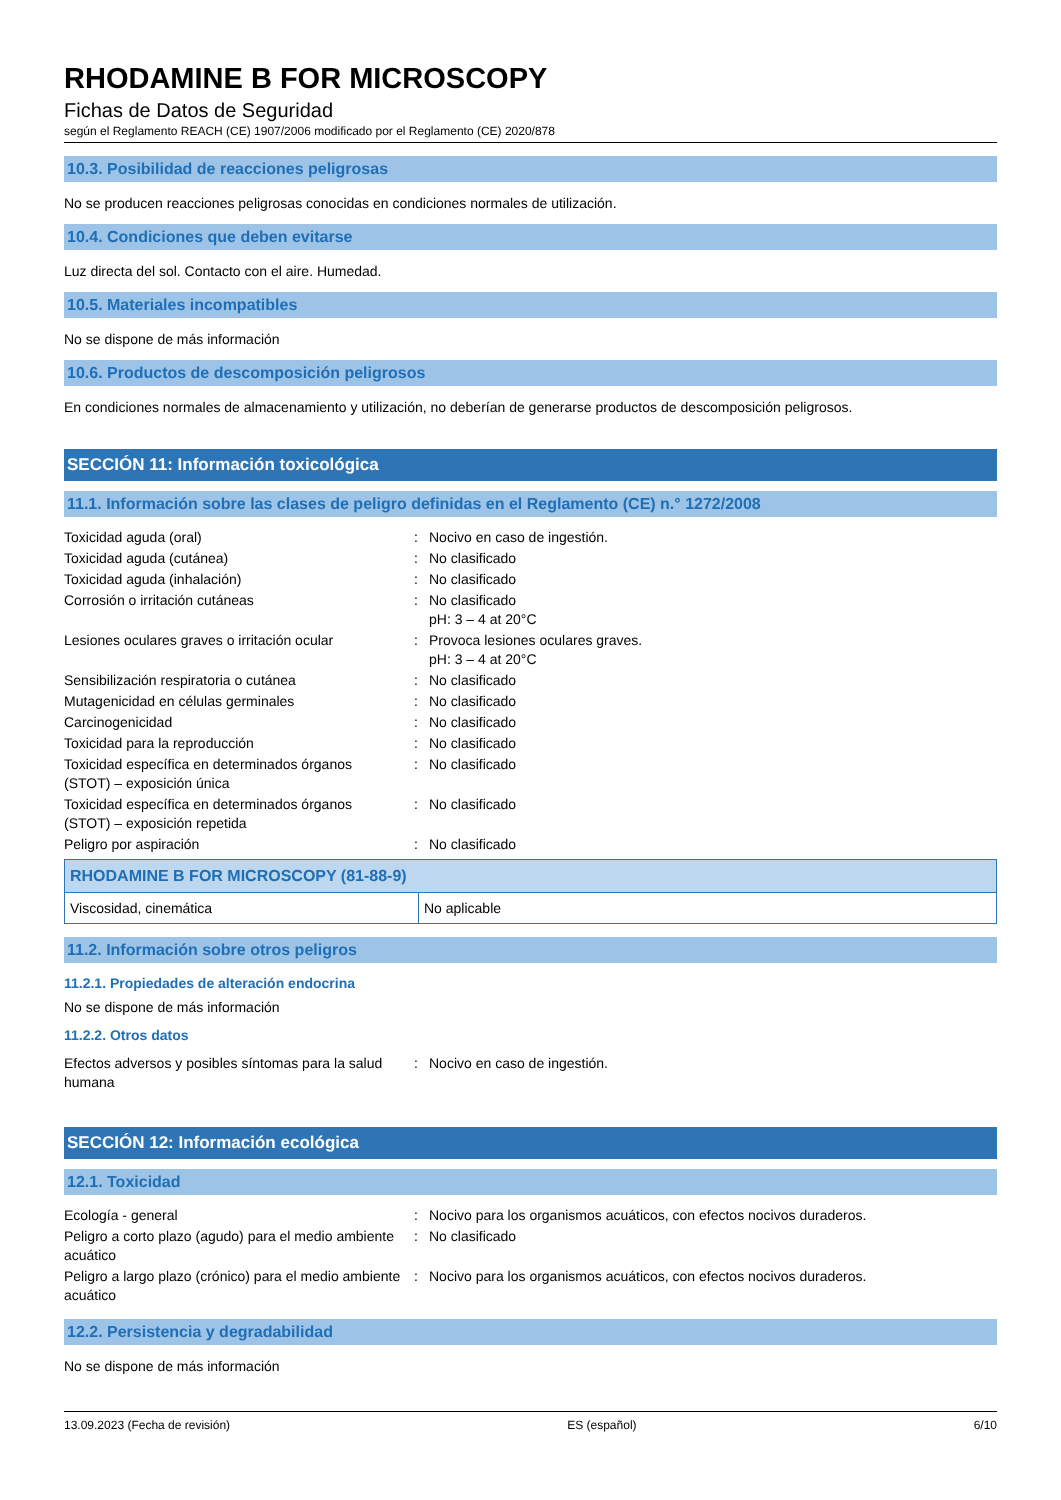RHODAMINE B FOR MICROSCOPY
Fichas de Datos de Seguridad
según el Reglamento REACH (CE) 1907/2006 modificado por el Reglamento (CE) 2020/878
10.3. Posibilidad de reacciones peligrosas
No se producen reacciones peligrosas conocidas en condiciones normales de utilización.
10.4. Condiciones que deben evitarse
Luz directa del sol. Contacto con el aire. Humedad.
10.5. Materiales incompatibles
No se dispone de más información
10.6. Productos de descomposición peligrosos
En condiciones normales de almacenamiento y utilización, no deberían de generarse productos de descomposición peligrosos.
SECCIÓN 11: Información toxicológica
11.1. Información sobre las clases de peligro definidas en el Reglamento (CE) n.° 1272/2008
| Toxicidad aguda (oral) | : | Nocivo en caso de ingestión. |
| Toxicidad aguda (cutánea) | : | No clasificado |
| Toxicidad aguda (inhalación) | : | No clasificado |
| Corrosión o irritación cutáneas | : | No clasificado pH: 3 – 4 at 20°C |
| Lesiones oculares graves o irritación ocular | : | Provoca lesiones oculares graves. pH: 3 – 4 at 20°C |
| Sensibilización respiratoria o cutánea | : | No clasificado |
| Mutagenicidad en células germinales | : | No clasificado |
| Carcinogenicidad | : | No clasificado |
| Toxicidad para la reproducción | : | No clasificado |
| Toxicidad específica en determinados órganos (STOT) – exposición única | : | No clasificado |
| Toxicidad específica en determinados órganos (STOT) – exposición repetida | : | No clasificado |
| Peligro por aspiración | : | No clasificado |
| RHODAMINE B FOR MICROSCOPY (81-88-9) | |
| --- | --- |
| Viscosidad, cinemática | No aplicable |
11.2. Información sobre otros peligros
11.2.1. Propiedades de alteración endocrina
No se dispone de más información
11.2.2. Otros datos
| Efectos adversos y posibles síntomas para la salud humana | : | Nocivo en caso de ingestión. |
SECCIÓN 12: Información ecológica
12.1. Toxicidad
| Ecología - general | : | Nocivo para los organismos acuáticos, con efectos nocivos duraderos. |
| Peligro a corto plazo (agudo) para el medio ambiente acuático | : | No clasificado |
| Peligro a largo plazo (crónico) para el medio ambiente acuático | : | Nocivo para los organismos acuáticos, con efectos nocivos duraderos. |
12.2. Persistencia y degradabilidad
No se dispone de más información
13.09.2023 (Fecha de revisión) ES (español) 6/10